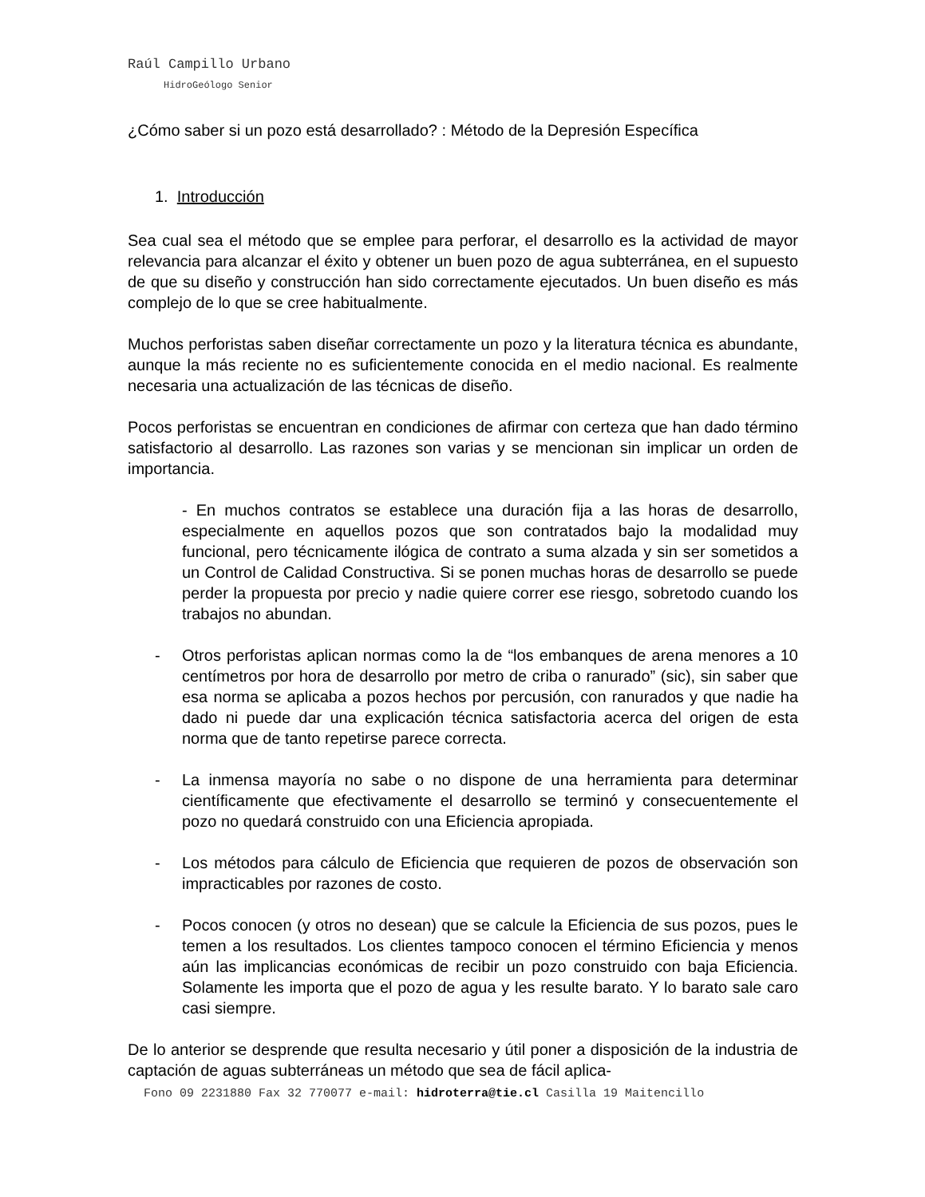Raúl Campillo Urbano
HidroGeólogo Senior
¿Cómo saber si un pozo está desarrollado? : Método de la Depresión Específica
1. Introducción
Sea cual sea el método que se emplee para perforar, el desarrollo es la actividad de mayor relevancia para alcanzar el éxito y obtener un buen pozo de agua subterránea, en el supuesto de que su diseño y construcción han sido correctamente ejecutados. Un buen diseño es más complejo de lo que se cree habitualmente.
Muchos perforistas saben diseñar correctamente un pozo y la literatura técnica es abundante, aunque la más reciente no es suficientemente conocida en el medio nacional. Es realmente necesaria una actualización de las técnicas de diseño.
Pocos perforistas se encuentran en condiciones de afirmar con certeza que han dado término satisfactorio al desarrollo. Las razones son varias y se mencionan sin implicar un orden de importancia.
- En muchos contratos se establece una duración fija a las horas de desarrollo, especialmente en aquellos pozos que son contratados bajo la modalidad muy funcional, pero técnicamente ilógica de contrato a suma alzada y sin ser sometidos a un Control de Calidad Constructiva. Si se ponen muchas horas de desarrollo se puede perder la propuesta por precio y nadie quiere correr ese riesgo, sobretodo cuando los trabajos no abundan.
- Otros perforistas aplican normas como la de “los embanques de arena menores a 10 centímetros por hora de desarrollo por metro de criba o ranurado” (sic), sin saber que esa norma se aplicaba a pozos hechos por percusión, con ranurados y que nadie ha dado ni puede dar una explicación técnica satisfactoria acerca del origen de esta norma que de tanto repetirse parece correcta.
- La inmensa mayoría no sabe o no dispone de una herramienta para determinar científicamente que efectivamente el desarrollo se terminó y consecuentemente el pozo no quedará construido con una Eficiencia apropiada.
- Los métodos para cálculo de Eficiencia que requieren de pozos de observación son impracticables por razones de costo.
- Pocos conocen (y otros no desean) que se calcule la Eficiencia de sus pozos, pues le temen a los resultados. Los clientes tampoco conocen el término Eficiencia y menos aún las implicancias económicas de recibir un pozo construido con baja Eficiencia. Solamente les importa que el pozo de agua y les resulte barato. Y lo barato sale caro casi siempre.
De lo anterior se desprende que resulta necesario y útil poner a disposición de la industria de captación de aguas subterráneas un método que sea de fácil aplica-
Fono 09 2231880 Fax 32 770077 e-mail: hidroterra@tie.cl Casilla 19 Maitencillo